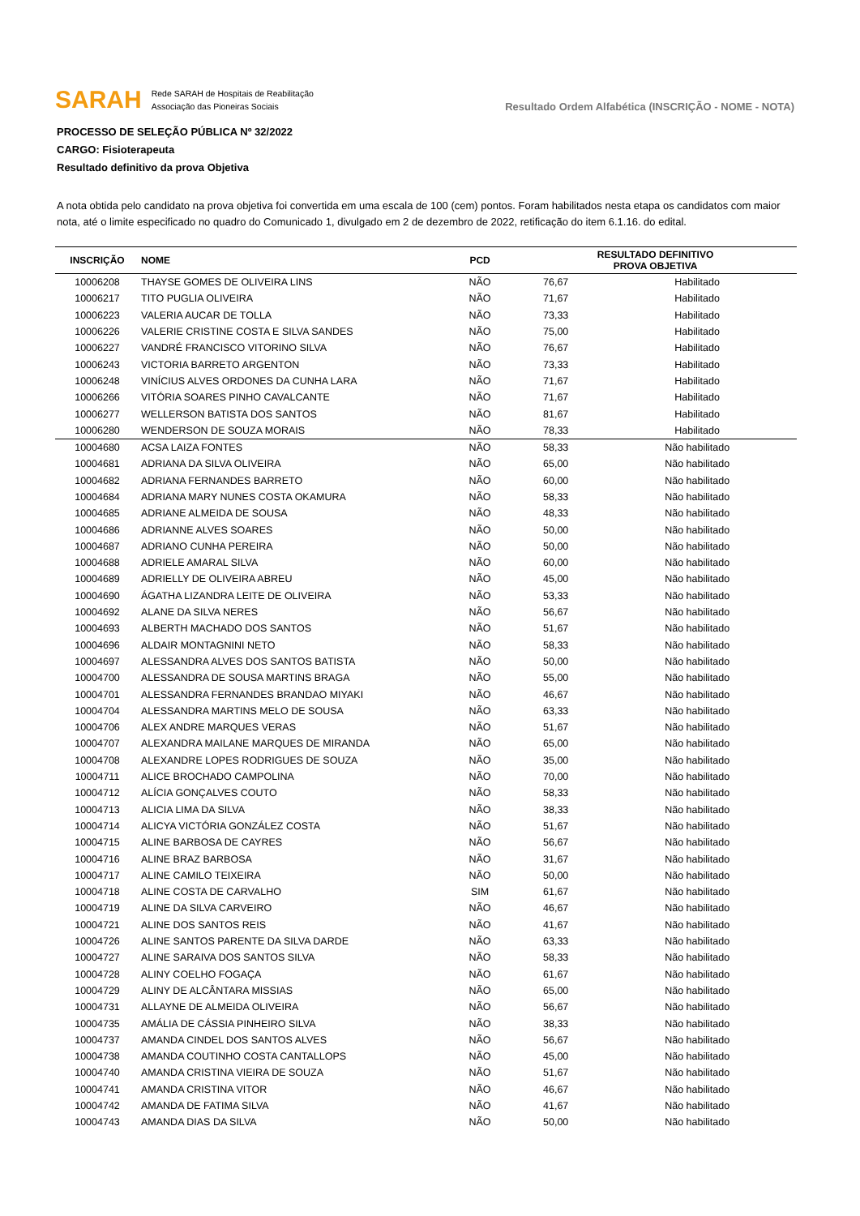SARAH
Rede SARAH de Hospitais de Reabilitação
Associação das Pioneiras Sociais
Resultado Ordem Alfabética (INSCRIÇÃO - NOME - NOTA)
PROCESSO DE SELEÇÃO PÚBLICA Nº 32/2022
CARGO: Fisioterapeuta
Resultado definitivo da prova Objetiva
A nota obtida pelo candidato na prova objetiva foi convertida em uma escala de 100 (cem) pontos. Foram habilitados nesta etapa os candidatos com maior nota, até o limite especificado no quadro do Comunicado 1, divulgado em 2 de dezembro de 2022, retificação do item 6.1.16. do edital.
| INSCRIÇÃO | NOME | PCD | RESULTADO DEFINITIVO PROVA OBJETIVA | |
| --- | --- | --- | --- | --- |
| 10006208 | THAYSE GOMES DE OLIVEIRA LINS | NÃO | 76,67 | Habilitado |
| 10006217 | TITO PUGLIA OLIVEIRA | NÃO | 71,67 | Habilitado |
| 10006223 | VALERIA AUCAR DE TOLLA | NÃO | 73,33 | Habilitado |
| 10006226 | VALERIE CRISTINE COSTA E SILVA SANDES | NÃO | 75,00 | Habilitado |
| 10006227 | VANDRÉ FRANCISCO VITORINO SILVA | NÃO | 76,67 | Habilitado |
| 10006243 | VICTORIA BARRETO ARGENTON | NÃO | 73,33 | Habilitado |
| 10006248 | VINÍCIUS ALVES ORDONES DA CUNHA LARA | NÃO | 71,67 | Habilitado |
| 10006266 | VITÓRIA SOARES PINHO CAVALCANTE | NÃO | 71,67 | Habilitado |
| 10006277 | WELLERSON BATISTA DOS SANTOS | NÃO | 81,67 | Habilitado |
| 10006280 | WENDERSON DE SOUZA MORAIS | NÃO | 78,33 | Habilitado |
| 10004680 | ACSA LAIZA FONTES | NÃO | 58,33 | Não habilitado |
| 10004681 | ADRIANA DA SILVA OLIVEIRA | NÃO | 65,00 | Não habilitado |
| 10004682 | ADRIANA FERNANDES BARRETO | NÃO | 60,00 | Não habilitado |
| 10004684 | ADRIANA MARY NUNES COSTA OKAMURA | NÃO | 58,33 | Não habilitado |
| 10004685 | ADRIANE ALMEIDA DE SOUSA | NÃO | 48,33 | Não habilitado |
| 10004686 | ADRIANNE ALVES SOARES | NÃO | 50,00 | Não habilitado |
| 10004687 | ADRIANO CUNHA PEREIRA | NÃO | 50,00 | Não habilitado |
| 10004688 | ADRIELE AMARAL SILVA | NÃO | 60,00 | Não habilitado |
| 10004689 | ADRIELLY DE OLIVEIRA ABREU | NÃO | 45,00 | Não habilitado |
| 10004690 | ÁGATHA LIZANDRA LEITE DE OLIVEIRA | NÃO | 53,33 | Não habilitado |
| 10004692 | ALANE DA SILVA NERES | NÃO | 56,67 | Não habilitado |
| 10004693 | ALBERTH MACHADO DOS SANTOS | NÃO | 51,67 | Não habilitado |
| 10004696 | ALDAIR MONTAGNINI NETO | NÃO | 58,33 | Não habilitado |
| 10004697 | ALESSANDRA ALVES DOS SANTOS BATISTA | NÃO | 50,00 | Não habilitado |
| 10004700 | ALESSANDRA DE SOUSA MARTINS BRAGA | NÃO | 55,00 | Não habilitado |
| 10004701 | ALESSANDRA FERNANDES BRANDAO MIYAKI | NÃO | 46,67 | Não habilitado |
| 10004704 | ALESSANDRA MARTINS MELO DE SOUSA | NÃO | 63,33 | Não habilitado |
| 10004706 | ALEX ANDRE MARQUES VERAS | NÃO | 51,67 | Não habilitado |
| 10004707 | ALEXANDRA MAILANE MARQUES DE MIRANDA | NÃO | 65,00 | Não habilitado |
| 10004708 | ALEXANDRE LOPES RODRIGUES DE SOUZA | NÃO | 35,00 | Não habilitado |
| 10004711 | ALICE BROCHADO CAMPOLINA | NÃO | 70,00 | Não habilitado |
| 10004712 | ALÍCIA GONÇALVES COUTO | NÃO | 58,33 | Não habilitado |
| 10004713 | ALICIA LIMA DA SILVA | NÃO | 38,33 | Não habilitado |
| 10004714 | ALICYA VICTÓRIA GONZÁLEZ COSTA | NÃO | 51,67 | Não habilitado |
| 10004715 | ALINE BARBOSA DE CAYRES | NÃO | 56,67 | Não habilitado |
| 10004716 | ALINE BRAZ BARBOSA | NÃO | 31,67 | Não habilitado |
| 10004717 | ALINE CAMILO TEIXEIRA | NÃO | 50,00 | Não habilitado |
| 10004718 | ALINE COSTA DE CARVALHO | SIM | 61,67 | Não habilitado |
| 10004719 | ALINE DA SILVA CARVEIRO | NÃO | 46,67 | Não habilitado |
| 10004721 | ALINE DOS SANTOS REIS | NÃO | 41,67 | Não habilitado |
| 10004726 | ALINE SANTOS PARENTE DA SILVA DARDE | NÃO | 63,33 | Não habilitado |
| 10004727 | ALINE SARAIVA DOS SANTOS SILVA | NÃO | 58,33 | Não habilitado |
| 10004728 | ALINY COELHO FOGAÇA | NÃO | 61,67 | Não habilitado |
| 10004729 | ALINY DE ALCÂNTARA MISSIAS | NÃO | 65,00 | Não habilitado |
| 10004731 | ALLAYNE DE ALMEIDA OLIVEIRA | NÃO | 56,67 | Não habilitado |
| 10004735 | AMÁLIA DE CÁSSIA PINHEIRO SILVA | NÃO | 38,33 | Não habilitado |
| 10004737 | AMANDA CINDEL DOS SANTOS ALVES | NÃO | 56,67 | Não habilitado |
| 10004738 | AMANDA COUTINHO COSTA CANTALLOPS | NÃO | 45,00 | Não habilitado |
| 10004740 | AMANDA CRISTINA VIEIRA DE SOUZA | NÃO | 51,67 | Não habilitado |
| 10004741 | AMANDA CRISTINA VITOR | NÃO | 46,67 | Não habilitado |
| 10004742 | AMANDA DE FATIMA SILVA | NÃO | 41,67 | Não habilitado |
| 10004743 | AMANDA DIAS DA SILVA | NÃO | 50,00 | Não habilitado |